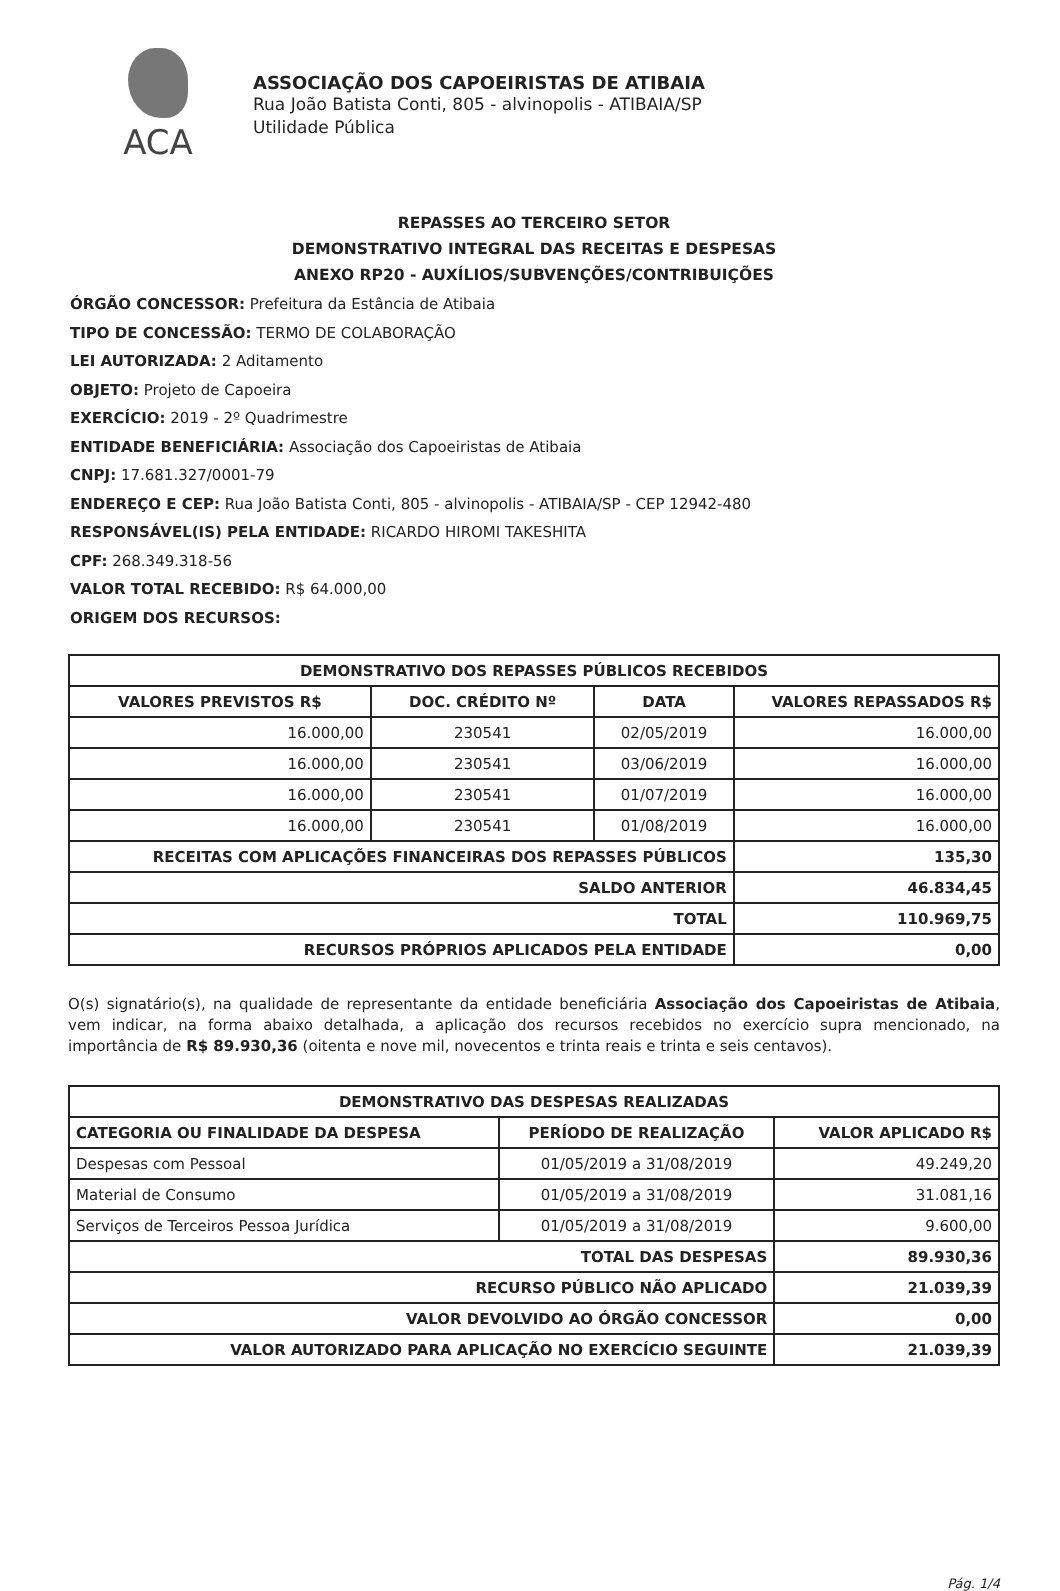ACA
ASSOCIAÇÃO DOS CAPOEIRISTAS DE ATIBAIA
Rua João Batista Conti, 805 - alvinopolis - ATIBAIA/SP
Utilidade Pública
REPASSES AO TERCEIRO SETOR
DEMONSTRATIVO INTEGRAL DAS RECEITAS E DESPESAS
ANEXO RP20 - AUXÍLIOS/SUBVENÇÕES/CONTRIBUIÇÕES
ÓRGÃO CONCESSOR: Prefeitura da Estância de Atibaia
TIPO DE CONCESSÃO: TERMO DE COLABORAÇÃO
LEI AUTORIZADA: 2 Aditamento
OBJETO: Projeto de Capoeira
EXERCÍCIO: 2019 - 2º Quadrimestre
ENTIDADE BENEFICIÁRIA: Associação dos Capoeiristas de Atibaia
CNPJ: 17.681.327/0001-79
ENDEREÇO E CEP: Rua João Batista Conti, 805 - alvinopolis - ATIBAIA/SP - CEP 12942-480
RESPONSÁVEL(IS) PELA ENTIDADE: RICARDO HIROMI TAKESHITA
CPF: 268.349.318-56
VALOR TOTAL RECEBIDO: R$ 64.000,00
ORIGEM DOS RECURSOS:
| DEMONSTRATIVO DOS REPASSES PÚBLICOS RECEBIDOS | | | |
| --- | --- | --- | --- |
| VALORES PREVISTOS R$ | DOC. CRÉDITO Nº | DATA | VALORES REPASSADOS R$ |
| 16.000,00 | 230541 | 02/05/2019 | 16.000,00 |
| 16.000,00 | 230541 | 03/06/2019 | 16.000,00 |
| 16.000,00 | 230541 | 01/07/2019 | 16.000,00 |
| 16.000,00 | 230541 | 01/08/2019 | 16.000,00 |
| RECEITAS COM APLICAÇÕES FINANCEIRAS DOS REPASSES PÚBLICOS | | | 135,30 |
| SALDO ANTERIOR | | | 46.834,45 |
| TOTAL | | | 110.969,75 |
| RECURSOS PRÓPRIOS APLICADOS PELA ENTIDADE | | | 0,00 |
O(s) signatário(s), na qualidade de representante da entidade beneficiária Associação dos Capoeiristas de Atibaia, vem indicar, na forma abaixo detalhada, a aplicação dos recursos recebidos no exercício supra mencionado, na importância de R$ 89.930,36 (oitenta e nove mil, novecentos e trinta reais e trinta e seis centavos).
| DEMONSTRATIVO DAS DESPESAS REALIZADAS | | |
| --- | --- | --- |
| CATEGORIA OU FINALIDADE DA DESPESA | PERÍODO DE REALIZAÇÃO | VALOR APLICADO R$ |
| Despesas com Pessoal | 01/05/2019 a 31/08/2019 | 49.249,20 |
| Material de Consumo | 01/05/2019 a 31/08/2019 | 31.081,16 |
| Serviços de Terceiros Pessoa Jurídica | 01/05/2019 a 31/08/2019 | 9.600,00 |
| TOTAL DAS DESPESAS | | 89.930,36 |
| RECURSO PÚBLICO NÃO APLICADO | | 21.039,39 |
| VALOR DEVOLVIDO AO ÓRGÃO CONCESSOR | | 0,00 |
| VALOR AUTORIZADO PARA APLICAÇÃO NO EXERCÍCIO SEGUINTE | | 21.039,39 |
Pág. 1/4